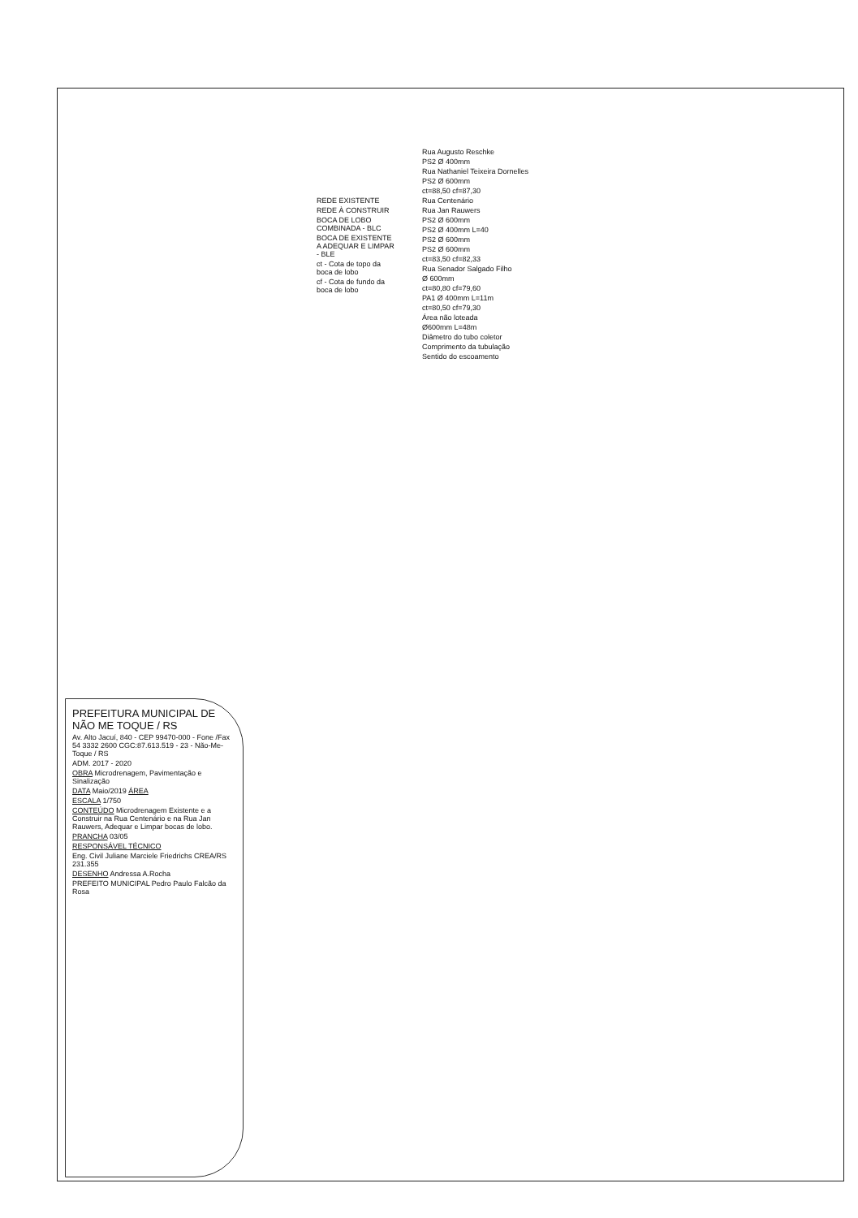Rua Augusto Reschke
PS2 Ø 400mm
Rua Nathaniel Teixeira Dornelles
PS2 Ø 600mm
ct=88,50 cf=87,30
Rua Centenário
Rua Jan Rauwers
PS2 Ø 600mm
PS2 Ø 400mm L=40
PS2 Ø 600mm
PS2 Ø 600mm
ct=83,50 cf=82,33
Rua Senador Salgado Filho
Ø 600mm
ct=80,80 cf=79,60
PA1 Ø 400mm L=11m
ct=80,50 cf=79,30
Área não loteada
Ø600mm L=48m
Diâmetro do tubo coletor
Comprimento da tubulação
Sentido do escoamento
REDE EXISTENTE
REDE À CONSTRUIR
BOCA DE LOBO COMBINADA - BLC
BOCA DE EXISTENTE A ADEQUAR E LIMPAR - BLE
ct - Cota de topo da boca de lobo
cf - Cota de fundo da boca de lobo
PREFEITURA MUNICIPAL DE NÃO ME TOQUE / RS
Av. Alto Jacuí, 840 - CEP 99470-000 - Fone /Fax 54 3332 2600 CGC:87.613.519 - 23 - Não-Me-Toque / RS
ADM. 2017 - 2020
OBRA Microdrenagem, Pavimentação e Sinalização
DATA Maio/2019 ÁREA
ESCALA 1/750
CONTEÚDO Microdrenagem Existente e a Construir na Rua Centenário e na Rua Jan Rauwers, Adequar e Limpar bocas de lobo.
PRANCHA 03/05
RESPONSÁVEL TÉCNICO
Eng. Civil Juliane Marciele Friedrichs CREA/RS 231.355
DESENHO Andressa A.Rocha
PREFEITO MUNICIPAL Pedro Paulo Falcão da Rosa